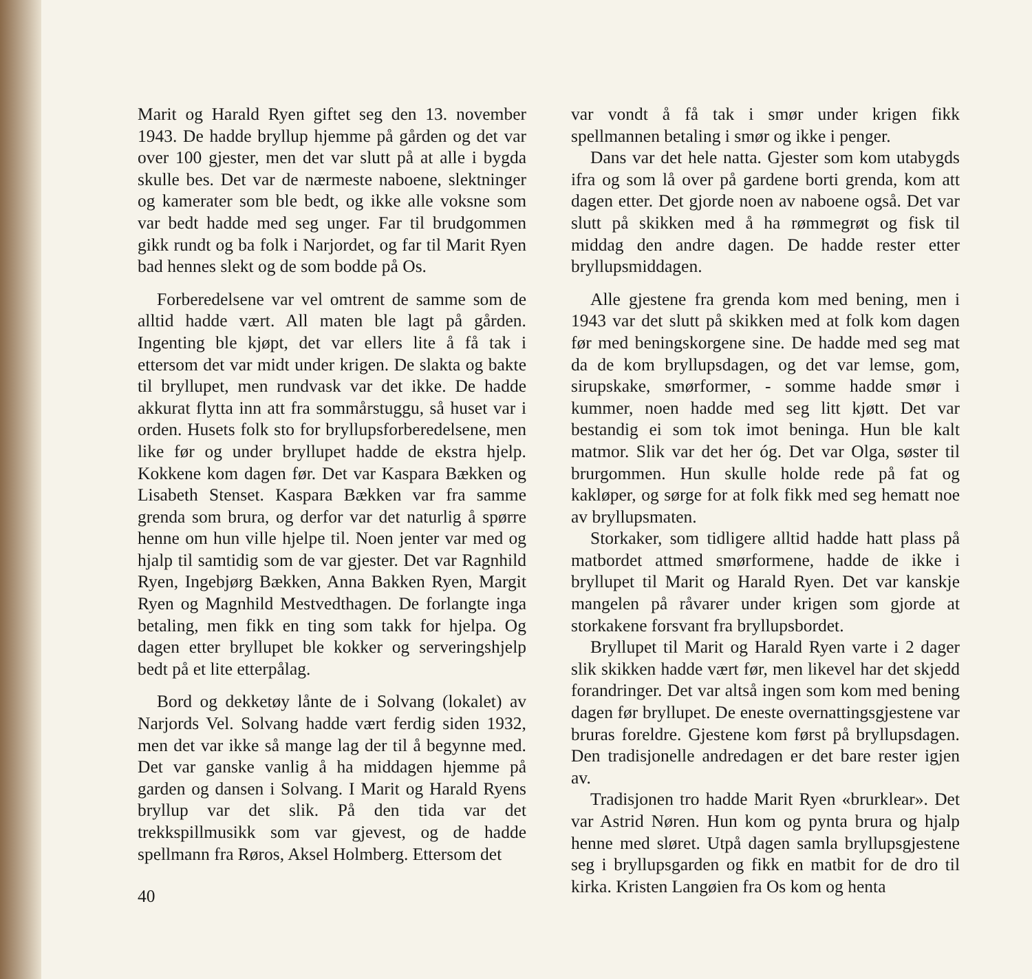Marit og Harald Ryen giftet seg den 13. november 1943. De hadde bryllup hjemme på gården og det var over 100 gjester, men det var slutt på at alle i bygda skulle bes. Det var de nærmeste naboene, slektninger og kamerater som ble bedt, og ikke alle voksne som var bedt hadde med seg unger. Far til brudgommen gikk rundt og ba folk i Narjordet, og far til Marit Ryen bad hennes slekt og de som bodde på Os.
Forberedelsene var vel omtrent de samme som de alltid hadde vært. All maten ble lagt på gården. Ingenting ble kjøpt, det var ellers lite å få tak i ettersom det var midt under krigen. De slakta og bakte til bryllupet, men rundvask var det ikke. De hadde akkurat flytta inn att fra sommårstuggu, så huset var i orden. Husets folk sto for bryllupsforberedelsene, men like før og under bryllupet hadde de ekstra hjelp. Kokkene kom dagen før. Det var Kaspara Bækken og Lisabeth Stenset. Kaspara Bækken var fra samme grenda som brura, og derfor var det naturlig å spørre henne om hun ville hjelpe til. Noen jenter var med og hjalp til samtidig som de var gjester. Det var Ragnhild Ryen, Ingebjørg Bækken, Anna Bakken Ryen, Margit Ryen og Magnhild Mestvedthagen. De forlangte inga betaling, men fikk en ting som takk for hjelpa. Og dagen etter bryllupet ble kokker og serveringshjelp bedt på et lite etterpålag.
Bord og dekketøy lånte de i Solvang (lokalet) av Narjords Vel. Solvang hadde vært ferdig siden 1932, men det var ikke så mange lag der til å begynne med. Det var ganske vanlig å ha middagen hjemme på garden og dansen i Solvang. I Marit og Harald Ryens bryllup var det slik. På den tida var det trekkspillmusikk som var gjevest, og de hadde spellmann fra Røros, Aksel Holmberg. Ettersom det
40
var vondt å få tak i smør under krigen fikk spellmannen betaling i smør og ikke i penger.
Dans var det hele natta. Gjester som kom utabygds ifra og som lå over på gardene borti grenda, kom att dagen etter. Det gjorde noen av naboene også. Det var slutt på skikken med å ha rømmegrøt og fisk til middag den andre dagen. De hadde rester etter bryllupsmiddagen.
Alle gjestene fra grenda kom med bening, men i 1943 var det slutt på skikken med at folk kom dagen før med beningskorgene sine. De hadde med seg mat da de kom bryllupsdagen, og det var lemse, gom, sirupskake, smørformer, - somme hadde smør i kummer, noen hadde med seg litt kjøtt. Det var bestandig ei som tok imot beninga. Hun ble kalt matmor. Slik var det her óg. Det var Olga, søster til brurgommen. Hun skulle holde rede på fat og kakløper, og sørge for at folk fikk med seg hematt noe av bryllupsmaten.
Storkaker, som tidligere alltid hadde hatt plass på matbordet attmed smørformene, hadde de ikke i bryllupet til Marit og Harald Ryen. Det var kanskje mangelen på råvarer under krigen som gjorde at storkakene forsvant fra bryllupsbordet.
Bryllupet til Marit og Harald Ryen varte i 2 dager slik skikken hadde vært før, men likevel har det skjedd forandringer. Det var altså ingen som kom med bening dagen før bryllupet. De eneste overnattingsgjestene var bruras foreldre. Gjestene kom først på bryllupsdagen. Den tradisjonelle andredagen er det bare rester igjen av.
Tradisjonen tro hadde Marit Ryen «brurklear». Det var Astrid Nøren. Hun kom og pynta brura og hjalp henne med sløret. Utpå dagen samla bryllupsgjestene seg i bryllupsgarden og fikk en matbit for de dro til kirka. Kristen Langøien fra Os kom og henta